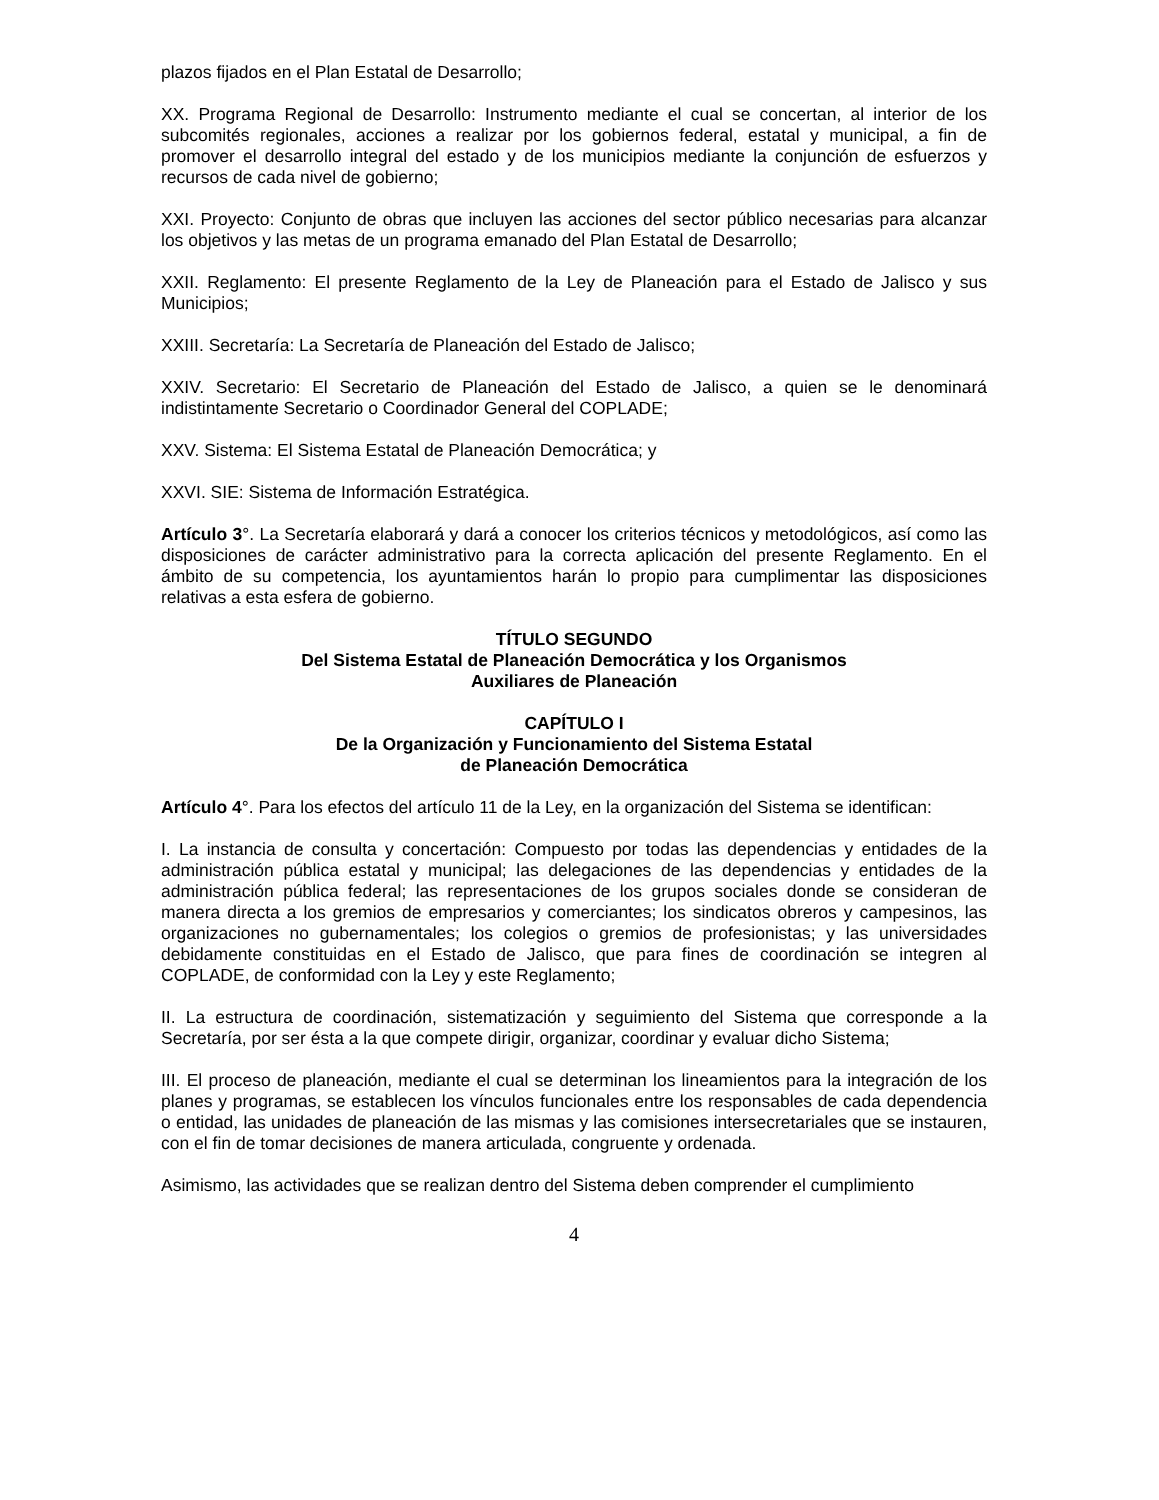plazos fijados en el Plan Estatal de Desarrollo;
XX. Programa Regional de Desarrollo: Instrumento mediante el cual se concertan, al interior de los subcomités regionales, acciones a realizar por los gobiernos federal, estatal y municipal, a fin de promover el desarrollo integral del estado y de los municipios mediante la conjunción de esfuerzos y recursos de cada nivel de gobierno;
XXI. Proyecto: Conjunto de obras que incluyen las acciones del sector público necesarias para alcanzar los objetivos y las metas de un programa emanado del Plan Estatal de Desarrollo;
XXII. Reglamento: El presente Reglamento de la Ley de Planeación para el Estado de Jalisco y sus Municipios;
XXIII. Secretaría: La Secretaría de Planeación del Estado de Jalisco;
XXIV. Secretario: El Secretario de Planeación del Estado de Jalisco, a quien se le denominará indistintamente Secretario o Coordinador General del COPLADE;
XXV. Sistema: El Sistema Estatal de Planeación Democrática; y
XXVI. SIE: Sistema de Información Estratégica.
Artículo 3°. La Secretaría elaborará y dará a conocer los criterios técnicos y metodológicos, así como las disposiciones de carácter administrativo para la correcta aplicación del presente Reglamento. En el ámbito de su competencia, los ayuntamientos harán lo propio para cumplimentar las disposiciones relativas a esta esfera de gobierno.
TÍTULO SEGUNDO
Del Sistema Estatal de Planeación Democrática y los Organismos
Auxiliares de Planeación
CAPÍTULO I
De la Organización y Funcionamiento del Sistema Estatal
de Planeación Democrática
Artículo 4°. Para los efectos del artículo 11 de la Ley, en la organización del Sistema se identifican:
I. La instancia de consulta y concertación: Compuesto por todas las dependencias y entidades de la administración pública estatal y municipal; las delegaciones de las dependencias y entidades de la administración pública federal; las representaciones de los grupos sociales donde se consideran de manera directa a los gremios de empresarios y comerciantes; los sindicatos obreros y campesinos, las organizaciones no gubernamentales; los colegios o gremios de profesionistas; y las universidades debidamente constituidas en el Estado de Jalisco, que para fines de coordinación se integren al COPLADE, de conformidad con la Ley y este Reglamento;
II. La estructura de coordinación, sistematización y seguimiento del Sistema que corresponde a la Secretaría, por ser ésta a la que compete dirigir, organizar, coordinar y evaluar dicho Sistema;
III. El proceso de planeación, mediante el cual se determinan los lineamientos para la integración de los planes y programas, se establecen los vínculos funcionales entre los responsables de cada dependencia o entidad, las unidades de planeación de las mismas y las comisiones intersecretariales que se instauren, con el fin de tomar decisiones de manera articulada, congruente y ordenada.
Asimismo, las actividades que se realizan dentro del Sistema deben comprender el cumplimiento
4